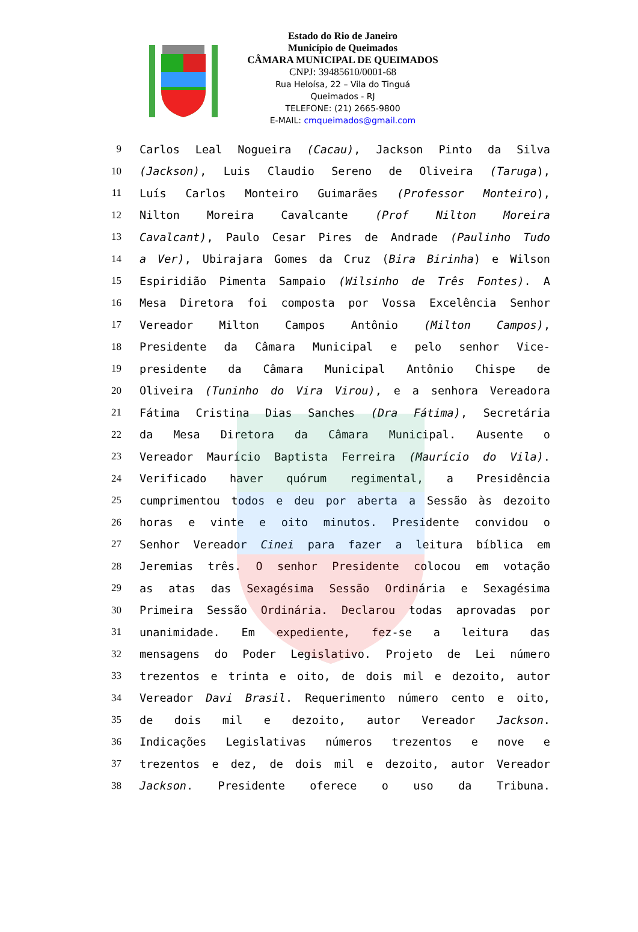Estado do Rio de Janeiro
Município de Queimados
CÂMARA MUNICIPAL DE QUEIMADOS
CNPJ: 39485610/0001-68
Rua Heloísa, 22 – Vila do Tinguá
Queimados - RJ
TELEFONE: (21) 2665-9800
E-MAIL: cmqueimados@gmail.com
9 Carlos Leal Nogueira (Cacau), Jackson Pinto da Silva
10 (Jackson), Luis Claudio Sereno de Oliveira (Taruga),
11 Luís Carlos Monteiro Guimarães (Professor Monteiro),
12 Nilton Moreira Cavalcante (Prof Nilton Moreira
13 Cavalcant), Paulo Cesar Pires de Andrade (Paulinho Tudo
14 a Ver), Ubirajara Gomes da Cruz (Bira Birinha) e Wilson
15 Espiridião Pimenta Sampaio (Wilsinho de Três Fontes). A
16 Mesa Diretora foi composta por Vossa Excelência Senhor
17 Vereador Milton Campos Antônio (Milton Campos),
18 Presidente da Câmara Municipal e pelo senhor Vice-
19 presidente da Câmara Municipal Antônio Chispe de
20 Oliveira (Tuninho do Vira Virou), e a senhora Vereadora
21 Fátima Cristina Dias Sanches (Dra Fátima), Secretária
22 da Mesa Diretora da Câmara Municipal. Ausente o
23 Vereador Maurício Baptista Ferreira (Maurício do Vila).
24 Verificado haver quórum regimental, a Presidência
25 cumprimentou todos e deu por aberta a Sessão às dezoito
26 horas e vinte e oito minutos. Presidente convidou o
27 Senhor Vereador Cinei para fazer a leitura bíblica em
28 Jeremias três. O senhor Presidente colocou em votação
29 as atas das Sexagésima Sessão Ordinária e Sexagésima
30 Primeira Sessão Ordinária. Declarou todas aprovadas por
31 unanimidade. Em expediente, fez-se a leitura das
32 mensagens do Poder Legislativo. Projeto de Lei número
33 trezentos e trinta e oito, de dois mil e dezoito, autor
34 Vereador Davi Brasil. Requerimento número cento e oito,
35 de dois mil e dezoito, autor Vereador Jackson.
36 Indicações Legislativas números trezentos e nove e
37 trezentos e dez, de dois mil e dezoito, autor Vereador
38 Jackson. Presidente oferece o uso da Tribuna.